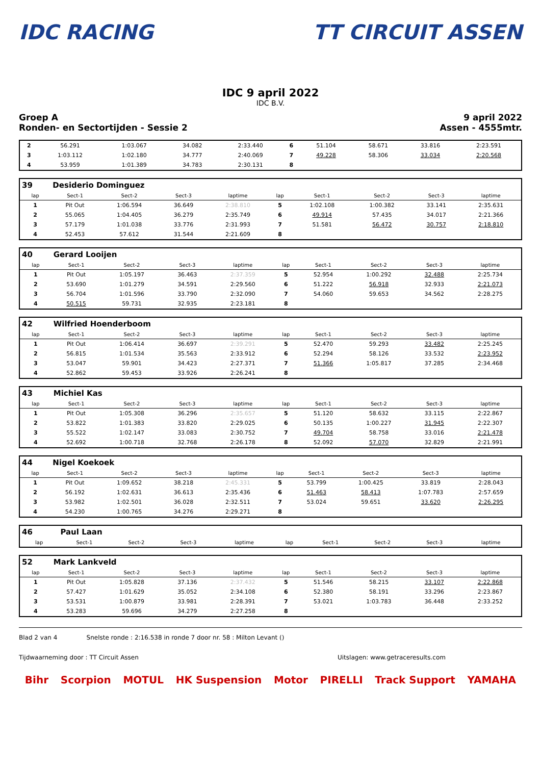IDC RACING TT CIRCUIT ASSEN
IDC 9 april 2022
IDC B.V.
Groep A
Ronden- en Sectortijden - Sessie 2
9 april 2022
Assen - 4555mtr.
| 2 | 56.291 | 1:03.067 | 34.082 | 2:33.440 | 6 | 51.104 | 58.671 | 33.816 | 2:23.591 |
| 3 | 1:03.112 | 1:02.180 | 34.777 | 2:40.069 | 7 | 49.228 | 58.306 | 33.034 | 2:20.568 |
| 4 | 53.959 | 1:01.389 | 34.783 | 2:30.131 | 8 | | | | |
| 39 | Desiderio Dominguez | | | | | | | | |
| lap | Sect-1 | Sect-2 | Sect-3 | laptime | lap | Sect-1 | Sect-2 | Sect-3 | laptime |
| 1 | Pit Out | 1:06.594 | 36.649 | 2:38.810 | 5 | 1:02.108 | 1:00.382 | 33.141 | 2:35.631 |
| 2 | 55.065 | 1:04.405 | 36.279 | 2:35.749 | 6 | 49.914 | 57.435 | 34.017 | 2:21.366 |
| 3 | 57.179 | 1:01.038 | 33.776 | 2:31.993 | 7 | 51.581 | 56.472 | 30.757 | 2:18.810 |
| 4 | 52.453 | 57.612 | 31.544 | 2:21.609 | 8 | | | | |
| 40 | Gerard Looijen | | | | | | | | |
| lap | Sect-1 | Sect-2 | Sect-3 | laptime | lap | Sect-1 | Sect-2 | Sect-3 | laptime |
| 1 | Pit Out | 1:05.197 | 36.463 | 2:37.359 | 5 | 52.954 | 1:00.292 | 32.488 | 2:25.734 |
| 2 | 53.690 | 1:01.279 | 34.591 | 2:29.560 | 6 | 51.222 | 56.918 | 32.933 | 2:21.073 |
| 3 | 56.704 | 1:01.596 | 33.790 | 2:32.090 | 7 | 54.060 | 59.653 | 34.562 | 2:28.275 |
| 4 | 50.515 | 59.731 | 32.935 | 2:23.181 | 8 | | | | |
| 42 | Wilfried Hoenderboom | | | | | | | | |
| lap | Sect-1 | Sect-2 | Sect-3 | laptime | lap | Sect-1 | Sect-2 | Sect-3 | laptime |
| 1 | Pit Out | 1:06.414 | 36.697 | 2:39.291 | 5 | 52.470 | 59.293 | 33.482 | 2:25.245 |
| 2 | 56.815 | 1:01.534 | 35.563 | 2:33.912 | 6 | 52.294 | 58.126 | 33.532 | 2:23.952 |
| 3 | 53.047 | 59.901 | 34.423 | 2:27.371 | 7 | 51.366 | 1:05.817 | 37.285 | 2:34.468 |
| 4 | 52.862 | 59.453 | 33.926 | 2:26.241 | 8 | | | | |
| 43 | Michiel Kas | | | | | | | | |
| lap | Sect-1 | Sect-2 | Sect-3 | laptime | lap | Sect-1 | Sect-2 | Sect-3 | laptime |
| 1 | Pit Out | 1:05.308 | 36.296 | 2:35.657 | 5 | 51.120 | 58.632 | 33.115 | 2:22.867 |
| 2 | 53.822 | 1:01.383 | 33.820 | 2:29.025 | 6 | 50.135 | 1:00.227 | 31.945 | 2:22.307 |
| 3 | 55.522 | 1:02.147 | 33.083 | 2:30.752 | 7 | 49.704 | 58.758 | 33.016 | 2:21.478 |
| 4 | 52.692 | 1:00.718 | 32.768 | 2:26.178 | 8 | 52.092 | 57.070 | 32.829 | 2:21.991 |
| 44 | Nigel Koekoek | | | | | | | | |
| lap | Sect-1 | Sect-2 | Sect-3 | laptime | lap | Sect-1 | Sect-2 | Sect-3 | laptime |
| 1 | Pit Out | 1:09.652 | 38.218 | 2:45.331 | 5 | 53.799 | 1:00.425 | 33.819 | 2:28.043 |
| 2 | 56.192 | 1:02.631 | 36.613 | 2:35.436 | 6 | 51.463 | 58.413 | 1:07.783 | 2:57.659 |
| 3 | 53.982 | 1:02.501 | 36.028 | 2:32.511 | 7 | 53.024 | 59.651 | 33.620 | 2:26.295 |
| 4 | 54.230 | 1:00.765 | 34.276 | 2:29.271 | 8 | | | | |
| 46 | Paul Laan | | | | | | | | |
| lap | Sect-1 | Sect-2 | Sect-3 | laptime | lap | Sect-1 | Sect-2 | Sect-3 | laptime |
| 52 | Mark Lankveld | | | | | | | | |
| lap | Sect-1 | Sect-2 | Sect-3 | laptime | lap | Sect-1 | Sect-2 | Sect-3 | laptime |
| 1 | Pit Out | 1:05.828 | 37.136 | 2:37.432 | 5 | 51.546 | 58.215 | 33.107 | 2:22.868 |
| 2 | 57.427 | 1:01.629 | 35.052 | 2:34.108 | 6 | 52.380 | 58.191 | 33.296 | 2:23.867 |
| 3 | 53.531 | 1:00.879 | 33.981 | 2:28.391 | 7 | 53.021 | 1:03.783 | 36.448 | 2:33.252 |
| 4 | 53.283 | 59.696 | 34.279 | 2:27.258 | 8 | | | | |
Blad 2 van 4 Snelste ronde : 2:16.538 in ronde 7 door nr. 58 : Milton Levant ()
Tijdwaarneming door : TT Circuit Assen Uitslagen: www.getraceresults.com
Bihr Scorpion MOTUL HK Suspension Motor PIRELLI Track Support YAMAHA